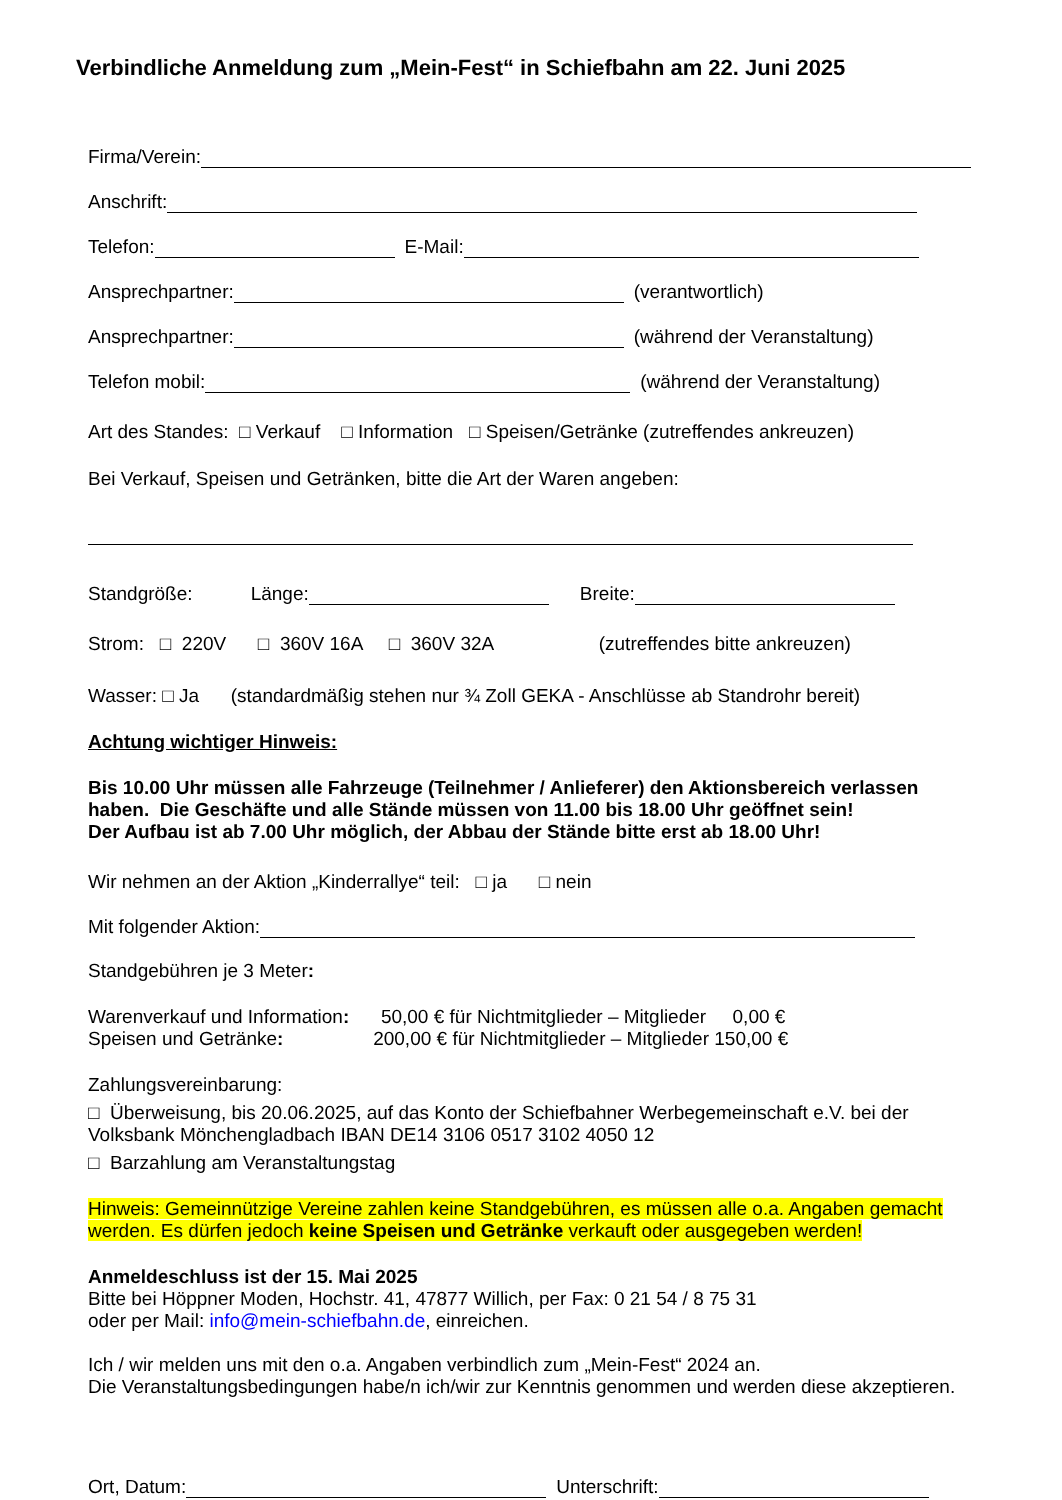Verbindliche Anmeldung zum „Mein-Fest“ in Schiefbahn am 22. Juni 2025
Firma/Verein:
Anschrift:
Telefon: E-Mail:
Ansprechpartner: (verantwortlich)
Ansprechpartner: (während der Veranstaltung)
Telefon mobil: (während der Veranstaltung)
Art des Standes: □ Verkauf □ Information □ Speisen/Getränke (zutreffendes ankreuzen)
Bei Verkauf, Speisen und Getränken, bitte die Art der Waren angeben:
Standgröße: Länge: Breite:
Strom: □ 220V □ 360V 16A □ 360V 32A (zutreffendes bitte ankreuzen)
Wasser: □ Ja (standardmäßig stehen nur ¾ Zoll GEKA - Anschlüsse ab Standrohr bereit)
Achtung wichtiger Hinweis:
Bis 10.00 Uhr müssen alle Fahrzeuge (Teilnehmer / Anlieferer) den Aktionsbereich verlassen haben. Die Geschäfte und alle Stände müssen von 11.00 bis 18.00 Uhr geöffnet sein!
Der Aufbau ist ab 7.00 Uhr möglich, der Abbau der Stände bitte erst ab 18.00 Uhr!
Wir nehmen an der Aktion „Kinderrallye“ teil: □ ja □ nein
Mit folgender Aktion:
Standgebühren je 3 Meter:
Warenverkauf und Information: 50,00 € für Nichtmitglieder – Mitglieder 0,00 €
Speisen und Getränke: 200,00 € für Nichtmitglieder – Mitglieder 150,00 €
Zahlungsvereinbarung:
□ Überweisung, bis 20.06.2025, auf das Konto der Schiefbahner Werbegemeinschaft e.V. bei der Volksbank Mönchengladbach IBAN DE14 3106 0517 3102 4050 12
□ Barzahlung am Veranstaltungstag
Hinweis: Gemeinnützige Vereine zahlen keine Standgebühren, es müssen alle o.a. Angaben gemacht werden. Es dürfen jedoch keine Speisen und Getränke verkauft oder ausgegeben werden!
Anmeldeschluss ist der 15. Mai 2025
Bitte bei Höppner Moden, Hochstr. 41, 47877 Willich, per Fax: 0 21 54 / 8 75 31
oder per Mail: info@mein-schiefbahn.de, einreichen.
Ich / wir melden uns mit den o.a. Angaben verbindlich zum „Mein-Fest“ 2024 an.
Die Veranstaltungsbedingungen habe/n ich/wir zur Kenntnis genommen und werden diese akzeptieren.
Ort, Datum: Unterschrift: